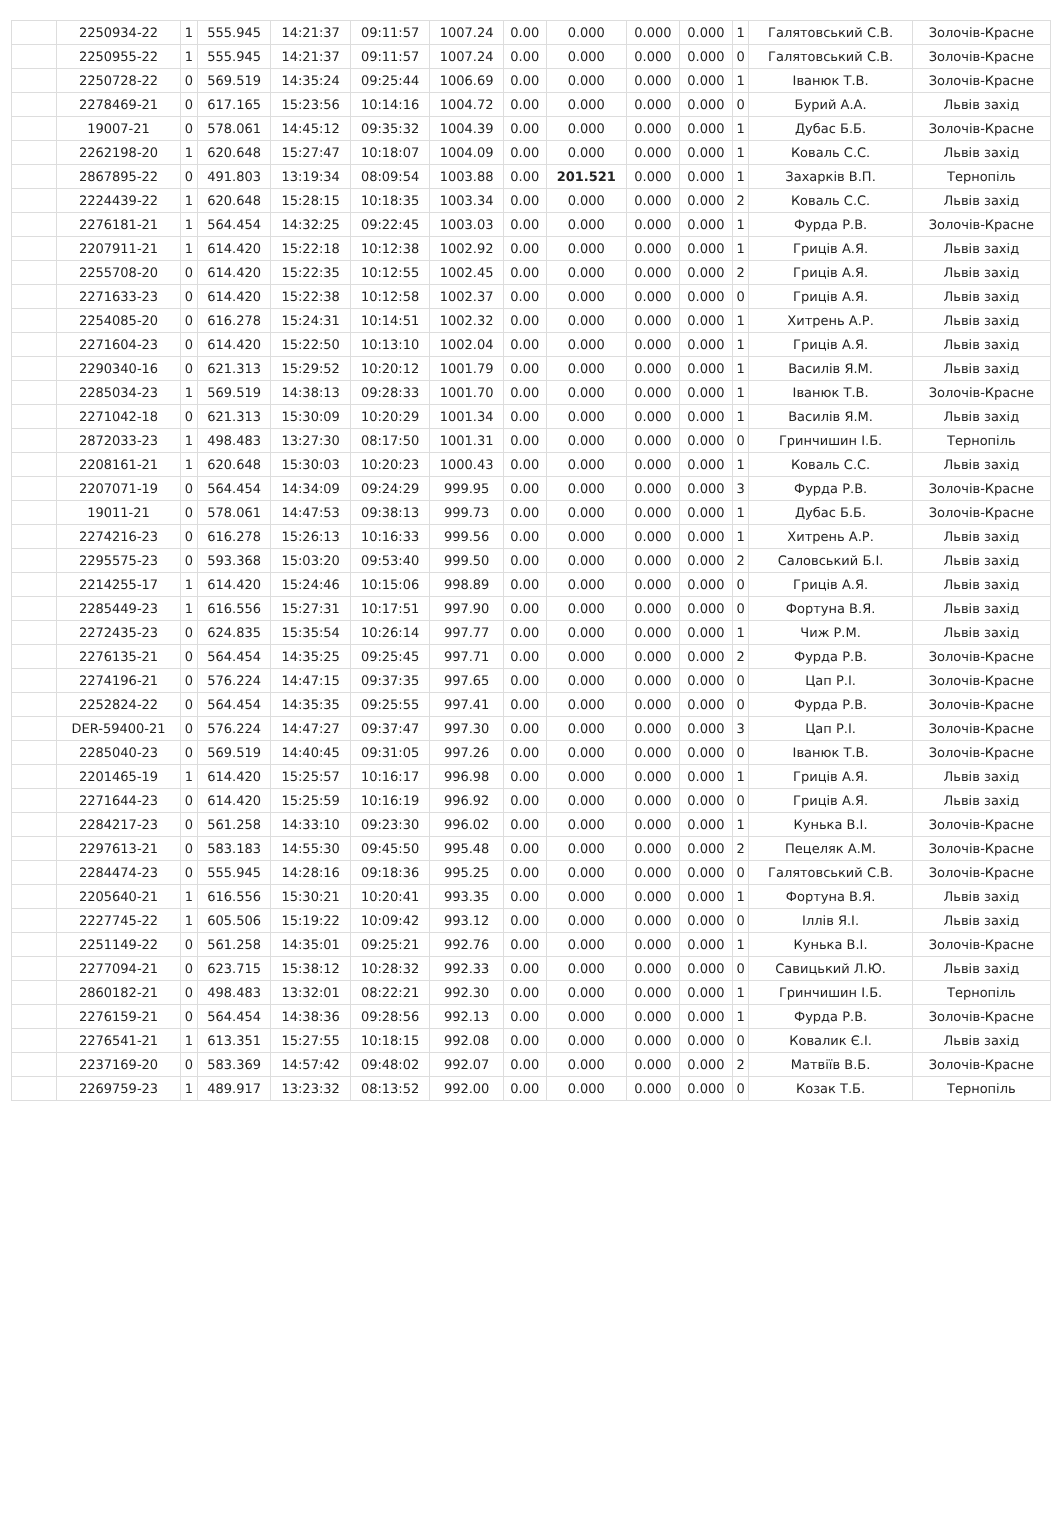| | 2250934-22 | 1 | 555.945 | 14:21:37 | 09:11:57 | 1007.24 | 0.00 | 0.000 | 0.000 | 0.000 | 1 | Галятовський С.В. | Золочів-Красне |
| | 2250955-22 | 1 | 555.945 | 14:21:37 | 09:11:57 | 1007.24 | 0.00 | 0.000 | 0.000 | 0.000 | 0 | Галятовський С.В. | Золочів-Красне |
| | 2250728-22 | 0 | 569.519 | 14:35:24 | 09:25:44 | 1006.69 | 0.00 | 0.000 | 0.000 | 0.000 | 1 | Іванюк Т.В. | Золочів-Красне |
| | 2278469-21 | 0 | 617.165 | 15:23:56 | 10:14:16 | 1004.72 | 0.00 | 0.000 | 0.000 | 0.000 | 0 | Бурий А.А. | Львів захід |
| | 19007-21 | 0 | 578.061 | 14:45:12 | 09:35:32 | 1004.39 | 0.00 | 0.000 | 0.000 | 0.000 | 1 | Дубас Б.Б. | Золочів-Красне |
| | 2262198-20 | 1 | 620.648 | 15:27:47 | 10:18:07 | 1004.09 | 0.00 | 0.000 | 0.000 | 0.000 | 1 | Коваль С.С. | Львів захід |
| | 2867895-22 | 0 | 491.803 | 13:19:34 | 08:09:54 | 1003.88 | 0.00 | 201.521 | 0.000 | 0.000 | 1 | Захарків В.П. | Тернопіль |
| | 2224439-22 | 1 | 620.648 | 15:28:15 | 10:18:35 | 1003.34 | 0.00 | 0.000 | 0.000 | 0.000 | 2 | Коваль С.С. | Львів захід |
| | 2276181-21 | 1 | 564.454 | 14:32:25 | 09:22:45 | 1003.03 | 0.00 | 0.000 | 0.000 | 0.000 | 1 | Фурда Р.В. | Золочів-Красне |
| | 2207911-21 | 1 | 614.420 | 15:22:18 | 10:12:38 | 1002.92 | 0.00 | 0.000 | 0.000 | 0.000 | 1 | Гриців А.Я. | Львів захід |
| | 2255708-20 | 0 | 614.420 | 15:22:35 | 10:12:55 | 1002.45 | 0.00 | 0.000 | 0.000 | 0.000 | 2 | Гриців А.Я. | Львів захід |
| | 2271633-23 | 0 | 614.420 | 15:22:38 | 10:12:58 | 1002.37 | 0.00 | 0.000 | 0.000 | 0.000 | 0 | Гриців А.Я. | Львів захід |
| | 2254085-20 | 0 | 616.278 | 15:24:31 | 10:14:51 | 1002.32 | 0.00 | 0.000 | 0.000 | 0.000 | 1 | Хитрень А.Р. | Львів захід |
| | 2271604-23 | 0 | 614.420 | 15:22:50 | 10:13:10 | 1002.04 | 0.00 | 0.000 | 0.000 | 0.000 | 1 | Гриців А.Я. | Львів захід |
| | 2290340-16 | 0 | 621.313 | 15:29:52 | 10:20:12 | 1001.79 | 0.00 | 0.000 | 0.000 | 0.000 | 1 | Василів Я.М. | Львів захід |
| | 2285034-23 | 1 | 569.519 | 14:38:13 | 09:28:33 | 1001.70 | 0.00 | 0.000 | 0.000 | 0.000 | 1 | Іванюк Т.В. | Золочів-Красне |
| | 2271042-18 | 0 | 621.313 | 15:30:09 | 10:20:29 | 1001.34 | 0.00 | 0.000 | 0.000 | 0.000 | 1 | Василів Я.М. | Львів захід |
| | 2872033-23 | 1 | 498.483 | 13:27:30 | 08:17:50 | 1001.31 | 0.00 | 0.000 | 0.000 | 0.000 | 0 | Гринчишин І.Б. | Тернопіль |
| | 2208161-21 | 1 | 620.648 | 15:30:03 | 10:20:23 | 1000.43 | 0.00 | 0.000 | 0.000 | 0.000 | 1 | Коваль С.С. | Львів захід |
| | 2207071-19 | 0 | 564.454 | 14:34:09 | 09:24:29 | 999.95 | 0.00 | 0.000 | 0.000 | 0.000 | 3 | Фурда Р.В. | Золочів-Красне |
| | 19011-21 | 0 | 578.061 | 14:47:53 | 09:38:13 | 999.73 | 0.00 | 0.000 | 0.000 | 0.000 | 1 | Дубас Б.Б. | Золочів-Красне |
| | 2274216-23 | 0 | 616.278 | 15:26:13 | 10:16:33 | 999.56 | 0.00 | 0.000 | 0.000 | 0.000 | 1 | Хитрень А.Р. | Львів захід |
| | 2295575-23 | 0 | 593.368 | 15:03:20 | 09:53:40 | 999.50 | 0.00 | 0.000 | 0.000 | 0.000 | 2 | Саловський Б.І. | Львів захід |
| | 2214255-17 | 1 | 614.420 | 15:24:46 | 10:15:06 | 998.89 | 0.00 | 0.000 | 0.000 | 0.000 | 0 | Гриців А.Я. | Львів захід |
| | 2285449-23 | 1 | 616.556 | 15:27:31 | 10:17:51 | 997.90 | 0.00 | 0.000 | 0.000 | 0.000 | 0 | Фортуна В.Я. | Львів захід |
| | 2272435-23 | 0 | 624.835 | 15:35:54 | 10:26:14 | 997.77 | 0.00 | 0.000 | 0.000 | 0.000 | 1 | Чиж Р.М. | Львів захід |
| | 2276135-21 | 0 | 564.454 | 14:35:25 | 09:25:45 | 997.71 | 0.00 | 0.000 | 0.000 | 0.000 | 2 | Фурда Р.В. | Золочів-Красне |
| | 2274196-21 | 0 | 576.224 | 14:47:15 | 09:37:35 | 997.65 | 0.00 | 0.000 | 0.000 | 0.000 | 0 | Цап Р.І. | Золочів-Красне |
| | 2252824-22 | 0 | 564.454 | 14:35:35 | 09:25:55 | 997.41 | 0.00 | 0.000 | 0.000 | 0.000 | 0 | Фурда Р.В. | Золочів-Красне |
| | DER-59400-21 | 0 | 576.224 | 14:47:27 | 09:37:47 | 997.30 | 0.00 | 0.000 | 0.000 | 0.000 | 3 | Цап Р.І. | Золочів-Красне |
| | 2285040-23 | 0 | 569.519 | 14:40:45 | 09:31:05 | 997.26 | 0.00 | 0.000 | 0.000 | 0.000 | 0 | Іванюк Т.В. | Золочів-Красне |
| | 2201465-19 | 1 | 614.420 | 15:25:57 | 10:16:17 | 996.98 | 0.00 | 0.000 | 0.000 | 0.000 | 1 | Гриців А.Я. | Львів захід |
| | 2271644-23 | 0 | 614.420 | 15:25:59 | 10:16:19 | 996.92 | 0.00 | 0.000 | 0.000 | 0.000 | 0 | Гриців А.Я. | Львів захід |
| | 2284217-23 | 0 | 561.258 | 14:33:10 | 09:23:30 | 996.02 | 0.00 | 0.000 | 0.000 | 0.000 | 1 | Кунька В.І. | Золочів-Красне |
| | 2297613-21 | 0 | 583.183 | 14:55:30 | 09:45:50 | 995.48 | 0.00 | 0.000 | 0.000 | 0.000 | 2 | Пецеляк А.М. | Золочів-Красне |
| | 2284474-23 | 0 | 555.945 | 14:28:16 | 09:18:36 | 995.25 | 0.00 | 0.000 | 0.000 | 0.000 | 0 | Галятовський С.В. | Золочів-Красне |
| | 2205640-21 | 1 | 616.556 | 15:30:21 | 10:20:41 | 993.35 | 0.00 | 0.000 | 0.000 | 0.000 | 1 | Фортуна В.Я. | Львів захід |
| | 2227745-22 | 1 | 605.506 | 15:19:22 | 10:09:42 | 993.12 | 0.00 | 0.000 | 0.000 | 0.000 | 0 | Іллів Я.І. | Львів захід |
| | 2251149-22 | 0 | 561.258 | 14:35:01 | 09:25:21 | 992.76 | 0.00 | 0.000 | 0.000 | 0.000 | 1 | Кунька В.І. | Золочів-Красне |
| | 2277094-21 | 0 | 623.715 | 15:38:12 | 10:28:32 | 992.33 | 0.00 | 0.000 | 0.000 | 0.000 | 0 | Савицький Л.Ю. | Львів захід |
| | 2860182-21 | 0 | 498.483 | 13:32:01 | 08:22:21 | 992.30 | 0.00 | 0.000 | 0.000 | 0.000 | 1 | Гринчишин І.Б. | Тернопіль |
| | 2276159-21 | 0 | 564.454 | 14:38:36 | 09:28:56 | 992.13 | 0.00 | 0.000 | 0.000 | 0.000 | 1 | Фурда Р.В. | Золочів-Красне |
| | 2276541-21 | 1 | 613.351 | 15:27:55 | 10:18:15 | 992.08 | 0.00 | 0.000 | 0.000 | 0.000 | 0 | Ковалик Є.І. | Львів захід |
| | 2237169-20 | 0 | 583.369 | 14:57:42 | 09:48:02 | 992.07 | 0.00 | 0.000 | 0.000 | 0.000 | 2 | Матвіїв В.Б. | Золочів-Красне |
| | 2269759-23 | 1 | 489.917 | 13:23:32 | 08:13:52 | 992.00 | 0.00 | 0.000 | 0.000 | 0.000 | 0 | Козак Т.Б. | Тернопіль |